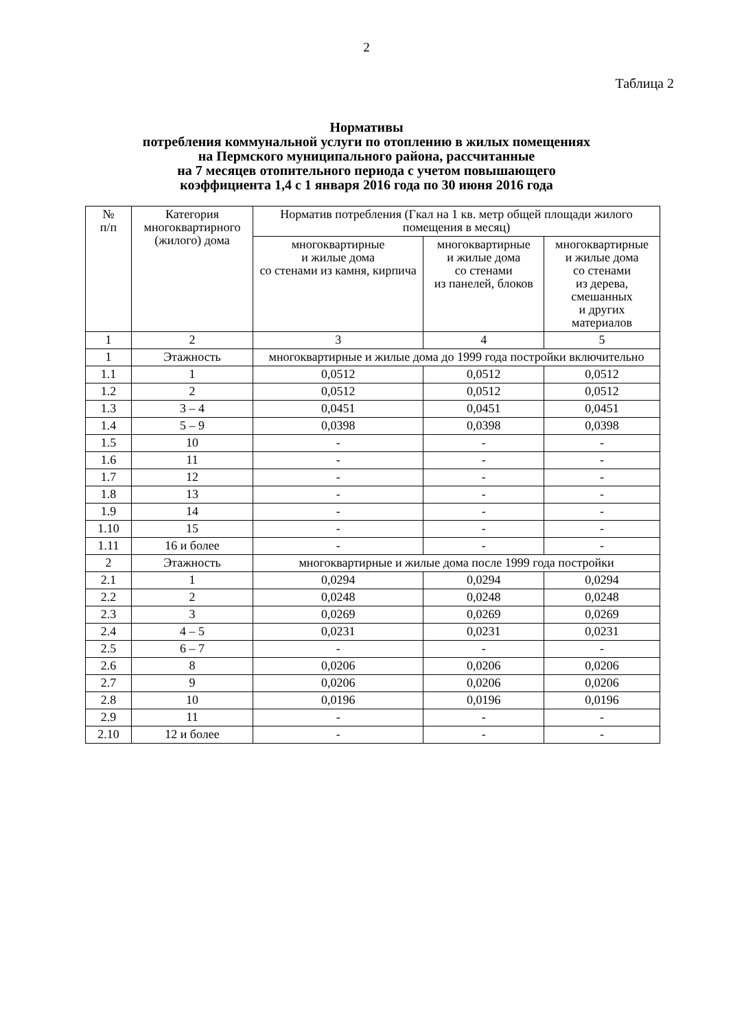2
Таблица 2
Нормативы
потребления коммунальной услуги по отоплению в жилых помещениях
на Пермского муниципального района, рассчитанные
на 7 месяцев отопительного периода с учетом повышающего
коэффициента 1,4 с 1 января 2016 года по 30 июня 2016 года
| № п/п | Категория многоквартирного (жилого) дома | Норматив потребления (Гкал на 1 кв. метр общей площади жилого помещения в месяц) | | |
| --- | --- | --- | --- | --- |
| | | многоквартирные и жилые дома со стенами из камня, кирпича | многоквартирные и жилые дома со стенами из панелей, блоков | многоквартирные и жилые дома со стенами из дерева, смешанных и других материалов |
| 1 | 2 | 3 | 4 | 5 |
| 1 | Этажность | многоквартирные и жилые дома до 1999 года постройки включительно | | |
| 1.1 | 1 | 0,0512 | 0,0512 | 0,0512 |
| 1.2 | 2 | 0,0512 | 0,0512 | 0,0512 |
| 1.3 | 3 – 4 | 0,0451 | 0,0451 | 0,0451 |
| 1.4 | 5 – 9 | 0,0398 | 0,0398 | 0,0398 |
| 1.5 | 10 | - | - | - |
| 1.6 | 11 | - | - | - |
| 1.7 | 12 | - | - | - |
| 1.8 | 13 | - | - | - |
| 1.9 | 14 | - | - | - |
| 1.10 | 15 | - | - | - |
| 1.11 | 16 и более | - | - | - |
| 2 | Этажность | многоквартирные и жилые дома после 1999 года постройки | | |
| 2.1 | 1 | 0,0294 | 0,0294 | 0,0294 |
| 2.2 | 2 | 0,0248 | 0,0248 | 0,0248 |
| 2.3 | 3 | 0,0269 | 0,0269 | 0,0269 |
| 2.4 | 4 – 5 | 0,0231 | 0,0231 | 0,0231 |
| 2.5 | 6 – 7 | - | - | - |
| 2.6 | 8 | 0,0206 | 0,0206 | 0,0206 |
| 2.7 | 9 | 0,0206 | 0,0206 | 0,0206 |
| 2.8 | 10 | 0,0196 | 0,0196 | 0,0196 |
| 2.9 | 11 | - | - | - |
| 2.10 | 12 и более | - | - | - |